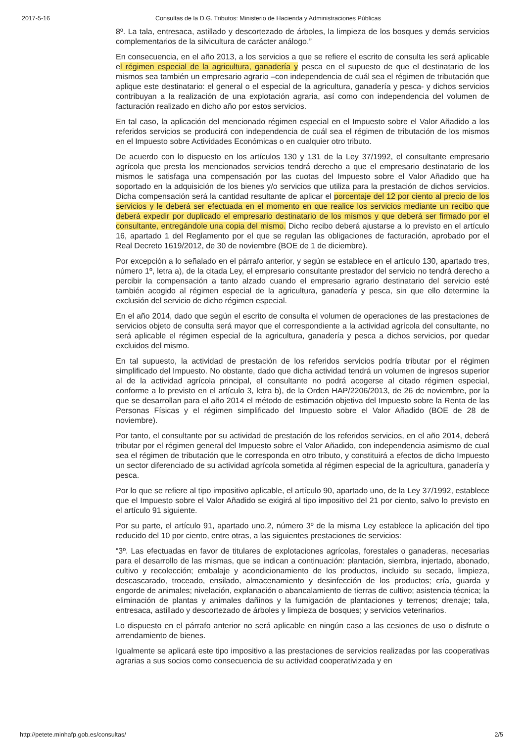2017-5-16 Consultas de la D.G. Tributos: Ministerio de Hacienda y Administraciones Públicas
8º. La tala, entresaca, astillado y descortezado de árboles, la limpieza de los bosques y demás servicios complementarios de la silvicultura de carácter análogo.”
En consecuencia, en el año 2013, a los servicios a que se refiere el escrito de consulta les será aplicable el régimen especial de la agricultura, ganadería y pesca en el supuesto de que el destinatario de los mismos sea también un empresario agrario –con independencia de cuál sea el régimen de tributación que aplique este destinatario: el general o el especial de la agricultura, ganadería y pesca- y dichos servicios contribuyan a la realización de una explotación agraria, así como con independencia del volumen de facturación realizado en dicho año por estos servicios.
En tal caso, la aplicación del mencionado régimen especial en el Impuesto sobre el Valor Añadido a los referidos servicios se producirá con independencia de cuál sea el régimen de tributación de los mismos en el Impuesto sobre Actividades Económicas o en cualquier otro tributo.
De acuerdo con lo dispuesto en los artículos 130 y 131 de la Ley 37/1992, el consultante empresario agrícola que presta los mencionados servicios tendrá derecho a que el empresario destinatario de los mismos le satisfaga una compensación por las cuotas del Impuesto sobre el Valor Añadido que ha soportado en la adquisición de los bienes y/o servicios que utiliza para la prestación de dichos servicios. Dicha compensación será la cantidad resultante de aplicar el porcentaje del 12 por ciento al precio de los servicios y le deberá ser efectuada en el momento en que realice los servicios mediante un recibo que deberá expedir por duplicado el empresario destinatario de los mismos y que deberá ser firmado por el consultante, entregándole una copia del mismo. Dicho recibo deberá ajustarse a lo previsto en el artículo 16, apartado 1 del Reglamento por el que se regulan las obligaciones de facturación, aprobado por el Real Decreto 1619/2012, de 30 de noviembre (BOE de 1 de diciembre).
Por excepción a lo señalado en el párrafo anterior, y según se establece en el artículo 130, apartado tres, número 1º, letra a), de la citada Ley, el empresario consultante prestador del servicio no tendrá derecho a percibir la compensación a tanto alzado cuando el empresario agrario destinatario del servicio esté también acogido al régimen especial de la agricultura, ganadería y pesca, sin que ello determine la exclusión del servicio de dicho régimen especial.
En el año 2014, dado que según el escrito de consulta el volumen de operaciones de las prestaciones de servicios objeto de consulta será mayor que el correspondiente a la actividad agrícola del consultante, no será aplicable el régimen especial de la agricultura, ganadería y pesca a dichos servicios, por quedar excluidos del mismo.
En tal supuesto, la actividad de prestación de los referidos servicios podría tributar por el régimen simplificado del Impuesto. No obstante, dado que dicha actividad tendrá un volumen de ingresos superior al de la actividad agrícola principal, el consultante no podrá acogerse al citado régimen especial, conforme a lo previsto en el artículo 3, letra b), de la Orden HAP/2206/2013, de 26 de noviembre, por la que se desarrollan para el año 2014 el método de estimación objetiva del Impuesto sobre la Renta de las Personas Físicas y el régimen simplificado del Impuesto sobre el Valor Añadido (BOE de 28 de noviembre).
Por tanto, el consultante por su actividad de prestación de los referidos servicios, en el año 2014, deberá tributar por el régimen general del Impuesto sobre el Valor Añadido, con independencia asimismo de cual sea el régimen de tributación que le corresponda en otro tributo, y constituirá a efectos de dicho Impuesto un sector diferenciado de su actividad agrícola sometida al régimen especial de la agricultura, ganadería y pesca.
Por lo que se refiere al tipo impositivo aplicable, el artículo 90, apartado uno, de la Ley 37/1992, establece que el Impuesto sobre el Valor Añadido se exigirá al tipo impositivo del 21 por ciento, salvo lo previsto en el artículo 91 siguiente.
Por su parte, el artículo 91, apartado uno.2, número 3º de la misma Ley establece la aplicación del tipo reducido del 10 por ciento, entre otras, a las siguientes prestaciones de servicios:
“3º. Las efectuadas en favor de titulares de explotaciones agrícolas, forestales o ganaderas, necesarias para el desarrollo de las mismas, que se indican a continuación: plantación, siembra, injertado, abonado, cultivo y recolección; embalaje y acondicionamiento de los productos, incluido su secado, limpieza, descascarado, troceado, ensilado, almacenamiento y desinfección de los productos; cría, guarda y engorde de animales; nivelación, explanación o abancalamiento de tierras de cultivo; asistencia técnica; la eliminación de plantas y animales dañinos y la fumigación de plantaciones y terrenos; drenaje; tala, entresaca, astillado y descortezado de árboles y limpieza de bosques; y servicios veterinarios.
Lo dispuesto en el párrafo anterior no será aplicable en ningún caso a las cesiones de uso o disfrute o arrendamiento de bienes.
Igualmente se aplicará este tipo impositivo a las prestaciones de servicios realizadas por las cooperativas agrarias a sus socios como consecuencia de su actividad cooperativizada y en
http://petete.minhafp.gob.es/consultas/ 2/5